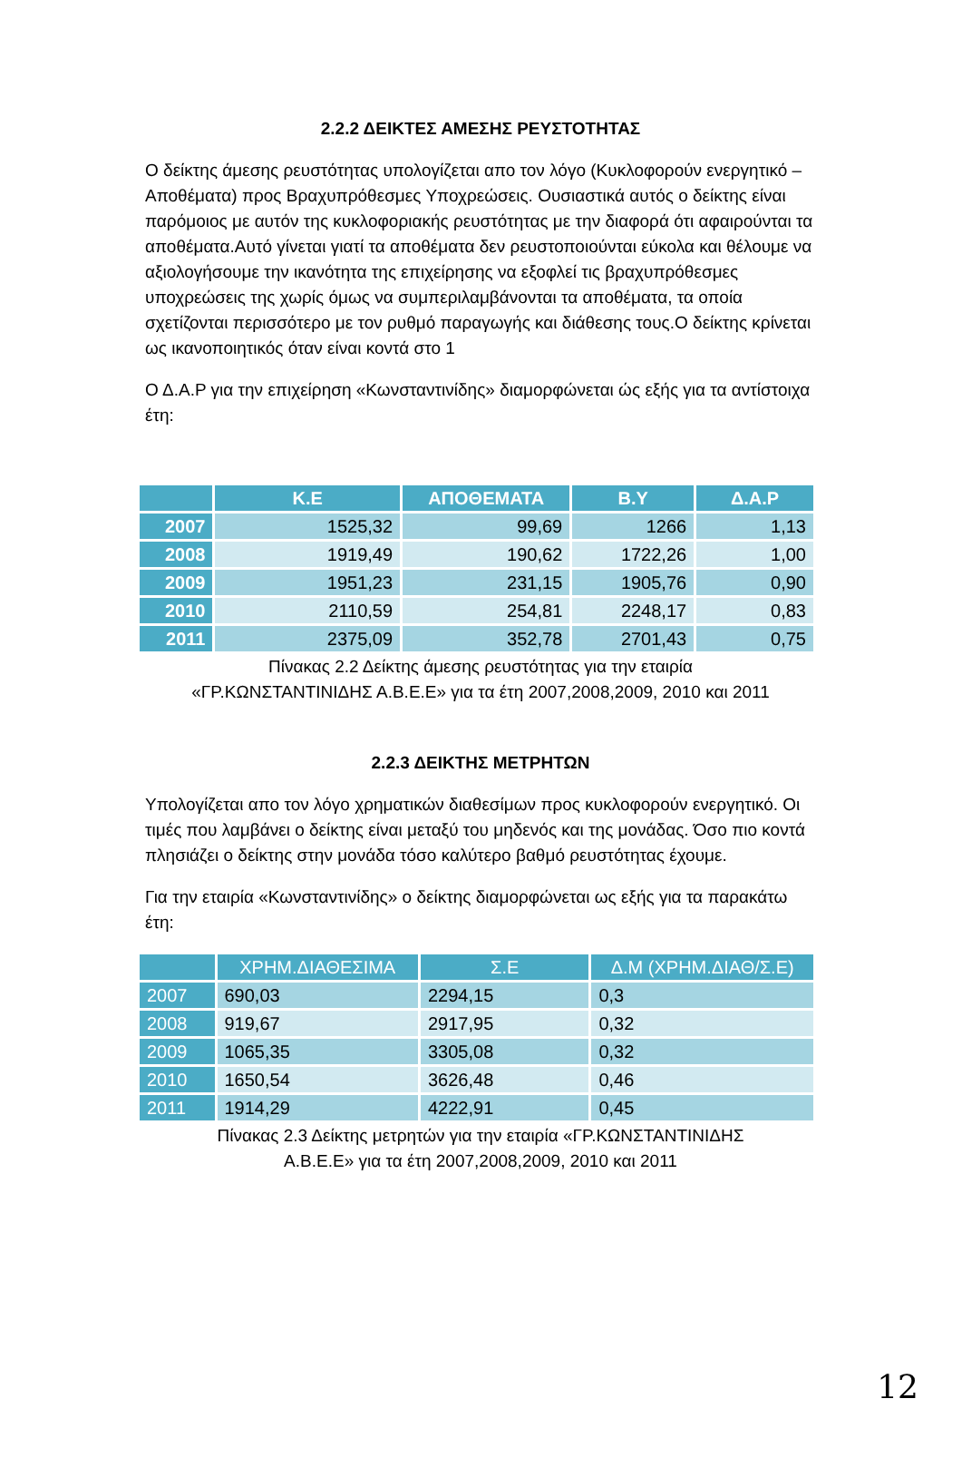2.2.2 ΔΕΙΚΤΕΣ ΑΜΕΣΗΣ ΡΕΥΣΤΟΤΗΤΑΣ
Ο δείκτης άμεσης ρευστότητας υπολογίζεται απο τον λόγο (Κυκλοφορούν ενεργητικό –Αποθέματα) προς Βραχυπρόθεσμες Υποχρεώσεις. Ουσιαστικά αυτός ο δείκτης είναι παρόμοιος με αυτόν της κυκλοφοριακής ρευστότητας με την διαφορά ότι αφαιρούνται τα αποθέματα.Αυτό γίνεται γιατί τα αποθέματα δεν ρευστοποιούνται εύκολα και θέλουμε να αξιολογήσουμε την ικανότητα της επιχείρησης να εξοφλεί τις βραχυπρόθεσμες υποχρεώσεις της χωρίς όμως να συμπεριλαμβάνονται τα αποθέματα, τα οποία σχετίζονται περισσότερο με τον ρυθμό παραγωγής και διάθεσης τους.Ο δείκτης κρίνεται ως ικανοποιητικός όταν είναι κοντά στο 1
Ο Δ.Α.Ρ για την επιχείρηση «Κωνσταντινίδης» διαμορφώνεται ώς εξής για τα αντίστοιχα έτη:
| | Κ.Ε | ΑΠΟΘΕΜΑΤΑ | Β.Υ | Δ.Α.Ρ |
| --- | --- | --- | --- | --- |
| 2007 | 1525,32 | 99,69 | 1266 | 1,13 |
| 2008 | 1919,49 | 190,62 | 1722,26 | 1,00 |
| 2009 | 1951,23 | 231,15 | 1905,76 | 0,90 |
| 2010 | 2110,59 | 254,81 | 2248,17 | 0,83 |
| 2011 | 2375,09 | 352,78 | 2701,43 | 0,75 |
Πίνακας 2.2 Δείκτης άμεσης ρευστότητας για την εταιρία
«ΓΡ.ΚΩΝΣΤΑΝΤΙΝΙΔΗΣ Α.Β.Ε.Ε» για τα έτη 2007,2008,2009, 2010 και 2011
2.2.3 ΔΕΙΚΤΗΣ ΜΕΤΡΗΤΩΝ
Υπολογίζεται απο τον λόγο χρηματικών διαθεσίμων προς κυκλοφορούν ενεργητικό. Οι τιμές που λαμβάνει ο δείκτης είναι μεταξύ του μηδενός και της μονάδας. Όσο πιο κοντά πλησιάζει ο δείκτης στην μονάδα τόσο καλύτερο βαθμό ρευστότητας έχουμε.
Για την εταιρία «Κωνσταντινίδης» ο δείκτης διαμορφώνεται ως εξής για τα παρακάτω έτη:
| | ΧΡΗΜ.ΔΙΑΘΕΣΙΜΑ | Σ.Ε | Δ.Μ (ΧΡΗΜ.ΔΙΑΘ/Σ.Ε) |
| --- | --- | --- | --- |
| 2007 | 690,03 | 2294,15 | 0,3 |
| 2008 | 919,67 | 2917,95 | 0,32 |
| 2009 | 1065,35 | 3305,08 | 0,32 |
| 2010 | 1650,54 | 3626,48 | 0,46 |
| 2011 | 1914,29 | 4222,91 | 0,45 |
Πίνακας 2.3 Δείκτης μετρητών για την εταιρία «ΓΡ.ΚΩΝΣΤΑΝΤΙΝΙΔΗΣ
Α.Β.Ε.Ε» για τα έτη 2007,2008,2009, 2010 και 2011
12